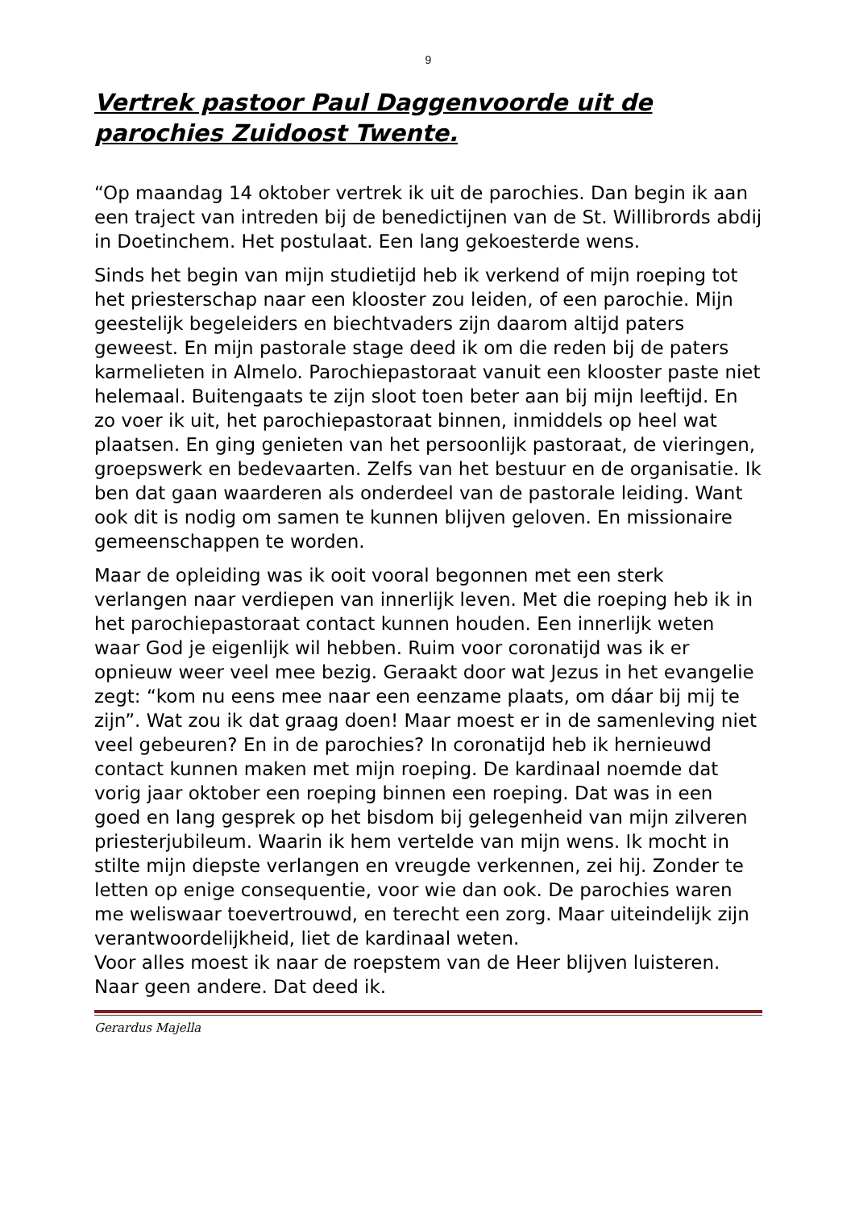9
Vertrek pastoor Paul Daggenvoorde uit de parochies Zuidoost Twente.
“Op maandag 14 oktober vertrek ik uit de parochies. Dan begin ik aan een traject van intreden bij de benedictijnen van de St. Willibrords abdij in Doetinchem. Het postulaat. Een lang gekoesterde wens.
Sinds het begin van mijn studietijd heb ik verkend of mijn roeping tot het priesterschap naar een klooster zou leiden, of een parochie. Mijn geestelijk begeleiders en biechtvaders zijn daarom altijd paters geweest. En mijn pastorale stage deed ik om die reden bij de paters karmelieten in Almelo. Parochiepastoraat vanuit een klooster paste niet helemaal. Buitengaats te zijn sloot toen beter aan bij mijn leeftijd. En zo voer ik uit, het parochiepastoraat binnen, inmiddels op heel wat plaatsen. En ging genieten van het persoonlijk pastoraat, de vieringen, groepswerk en bedevaarten. Zelfs van het bestuur en de organisatie. Ik ben dat gaan waarderen als onderdeel van de pastorale leiding. Want ook dit is nodig om samen te kunnen blijven geloven. En missionaire gemeenschappen te worden.
Maar de opleiding was ik ooit vooral begonnen met een sterk verlangen naar verdiepen van innerlijk leven. Met die roeping heb ik in het parochiepastoraat contact kunnen houden. Een innerlijk weten waar God je eigenlijk wil hebben. Ruim voor coronatijd was ik er opnieuw weer veel mee bezig. Geraakt door wat Jezus in het evangelie zegt: “kom nu eens mee naar een eenzame plaats, om dáar bij mij te zijn”. Wat zou ik dat graag doen! Maar moest er in de samenleving niet veel gebeuren? En in de parochies? In coronatijd heb ik hernieuwd contact kunnen maken met mijn roeping. De kardinaal noemde dat vorig jaar oktober een roeping binnen een roeping. Dat was in een goed en lang gesprek op het bisdom bij gelegenheid van mijn zilveren priesterjubileum. Waarin ik hem vertelde van mijn wens. Ik mocht in stilte mijn diepste verlangen en vreugde verkennen, zei hij. Zonder te letten op enige consequentie, voor wie dan ook. De parochies waren me weliswaar toevertrouwd, en terecht een zorg. Maar uiteindelijk zijn verantwoordelijkheid, liet de kardinaal weten.
Voor alles moest ik naar de roepstem van de Heer blijven luisteren. Naar geen andere. Dat deed ik.
Gerardus Majella